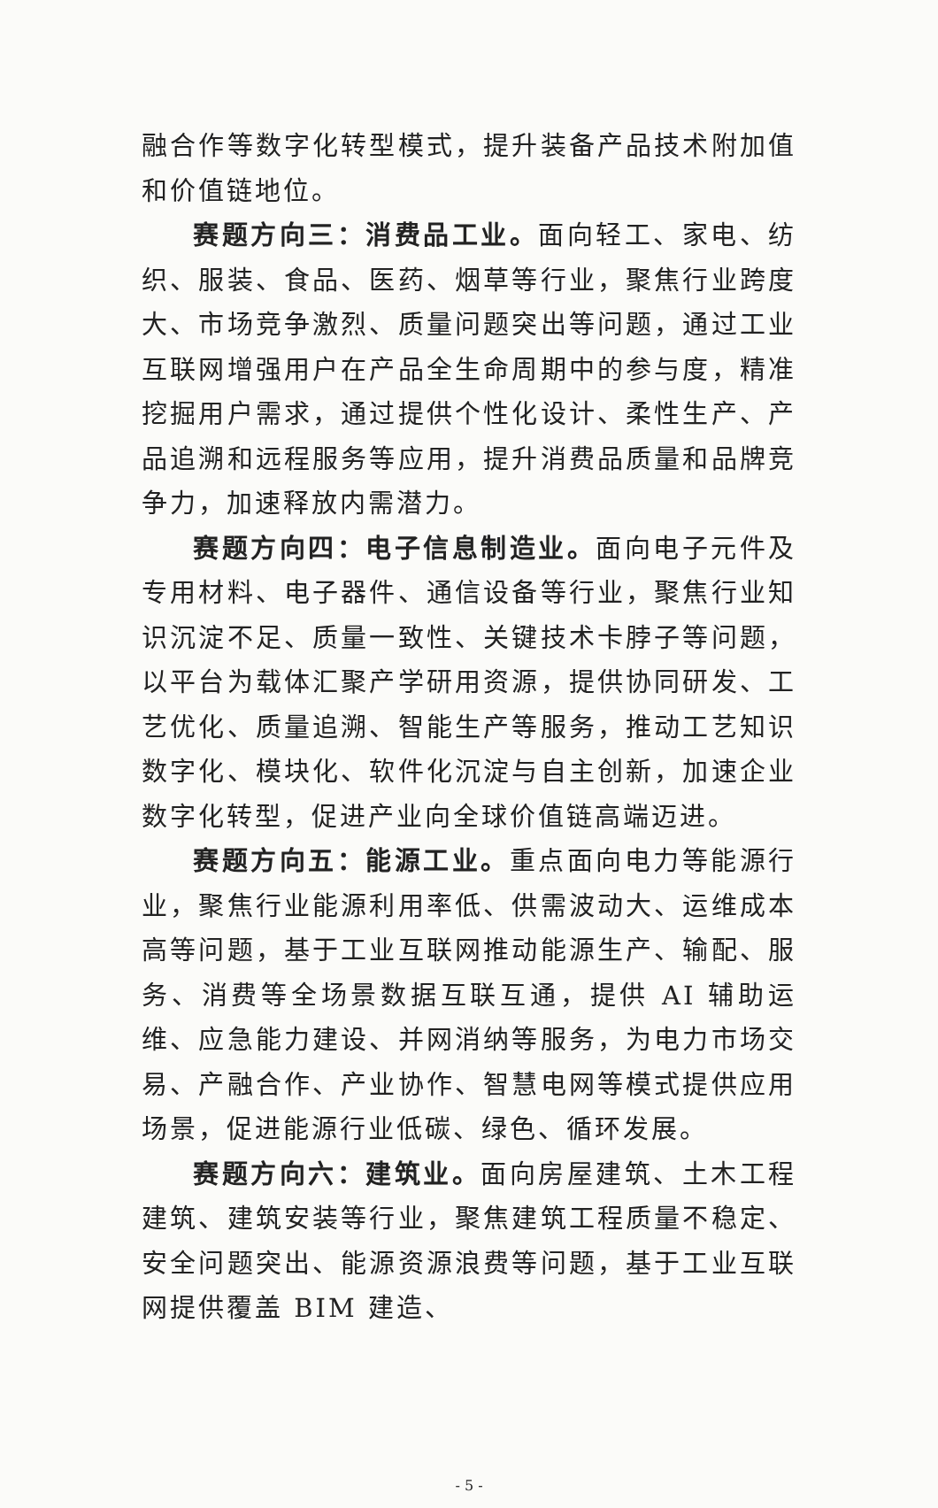融合作等数字化转型模式，提升装备产品技术附加值和价值链地位。
赛题方向三：消费品工业。面向轻工、家电、纺织、服装、食品、医药、烟草等行业，聚焦行业跨度大、市场竞争激烈、质量问题突出等问题，通过工业互联网增强用户在产品全生命周期中的参与度，精准挖掘用户需求，通过提供个性化设计、柔性生产、产品追溯和远程服务等应用，提升消费品质量和品牌竞争力，加速释放内需潜力。
赛题方向四：电子信息制造业。面向电子元件及专用材料、电子器件、通信设备等行业，聚焦行业知识沉淀不足、质量一致性、关键技术卡脖子等问题，以平台为载体汇聚产学研用资源，提供协同研发、工艺优化、质量追溯、智能生产等服务，推动工艺知识数字化、模块化、软件化沉淀与自主创新，加速企业数字化转型，促进产业向全球价值链高端迈进。
赛题方向五：能源工业。重点面向电力等能源行业，聚焦行业能源利用率低、供需波动大、运维成本高等问题，基于工业互联网推动能源生产、输配、服务、消费等全场景数据互联互通，提供 AI 辅助运维、应急能力建设、并网消纳等服务，为电力市场交易、产融合作、产业协作、智慧电网等模式提供应用场景，促进能源行业低碳、绿色、循环发展。
赛题方向六：建筑业。面向房屋建筑、土木工程建筑、建筑安装等行业，聚焦建筑工程质量不稳定、安全问题突出、能源资源浪费等问题，基于工业互联网提供覆盖 BIM 建造、
- 5 -